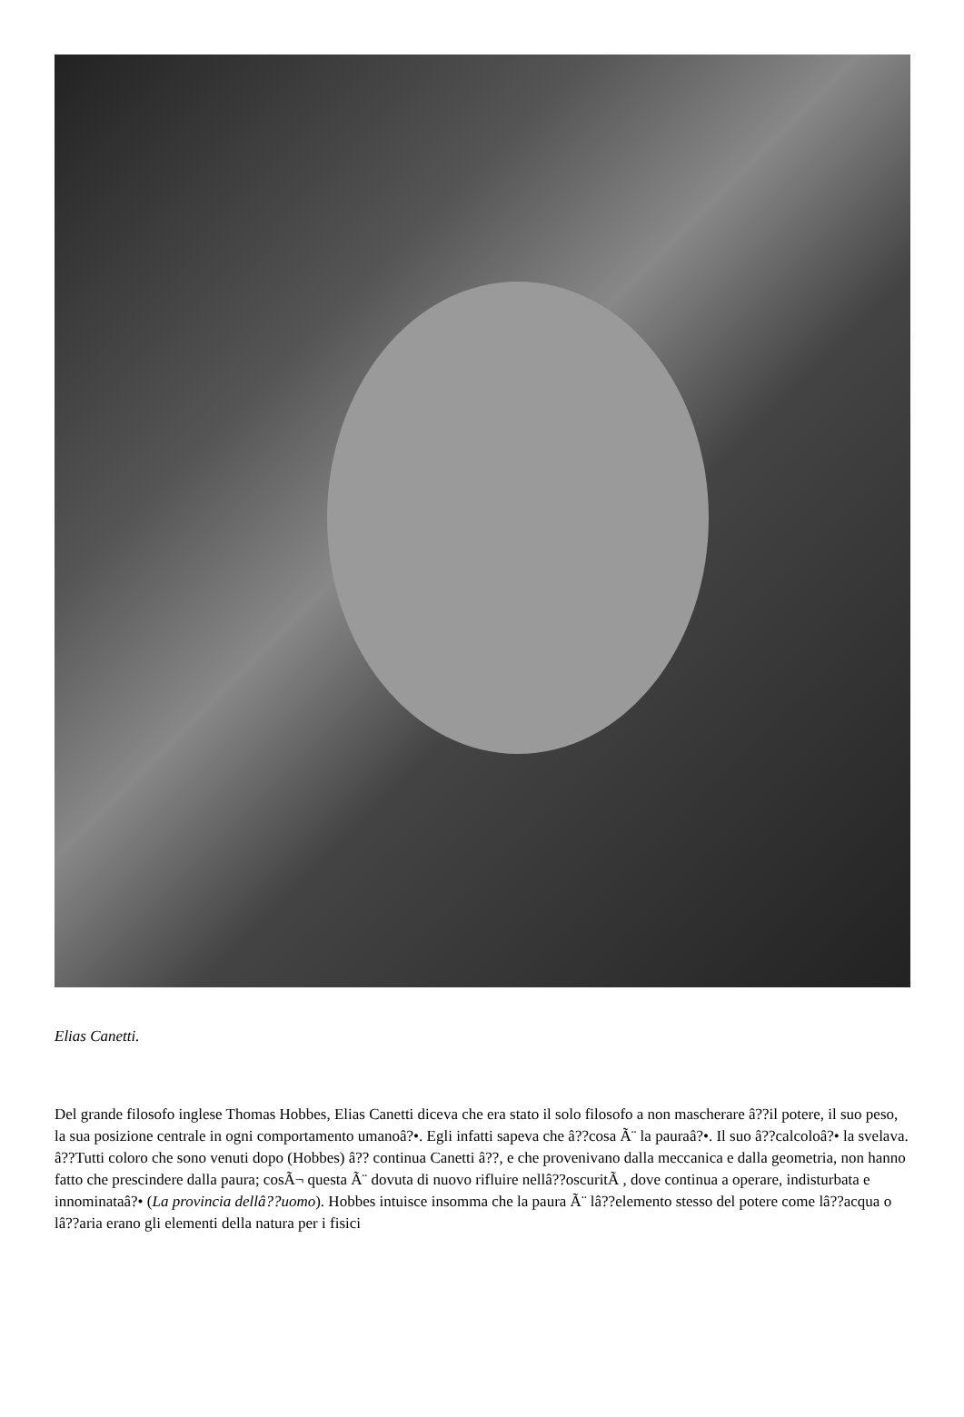Elias Canetti.
Del grande filosofo inglese Thomas Hobbes, Elias Canetti diceva che era stato il solo filosofo a non mascherare â??il potere, il suo peso, la sua posizione centrale in ogni comportamento umanoâ?•. Egli infatti sapeva che â??cosa Ã¨ la pauraâ?•. Il suo â??calcoloâ?• la svelava. â??Tutti coloro che sono venuti dopo (Hobbes) â?? continua Canetti â??, e che provenivano dalla meccanica e dalla geometria, non hanno fatto che prescindere dalla paura; cosÃ¬ questa Ã¨ dovuta di nuovo rifluire nellâ??oscuritÃ , dove continua a operare, indisturbata e innominataâ?• (La provincia dellâ??uomo). Hobbes intuisce insomma che la paura Ã¨ lâ??elemento stesso del potere come lâ??acqua o lâ??aria erano gli elementi della natura per i fisici